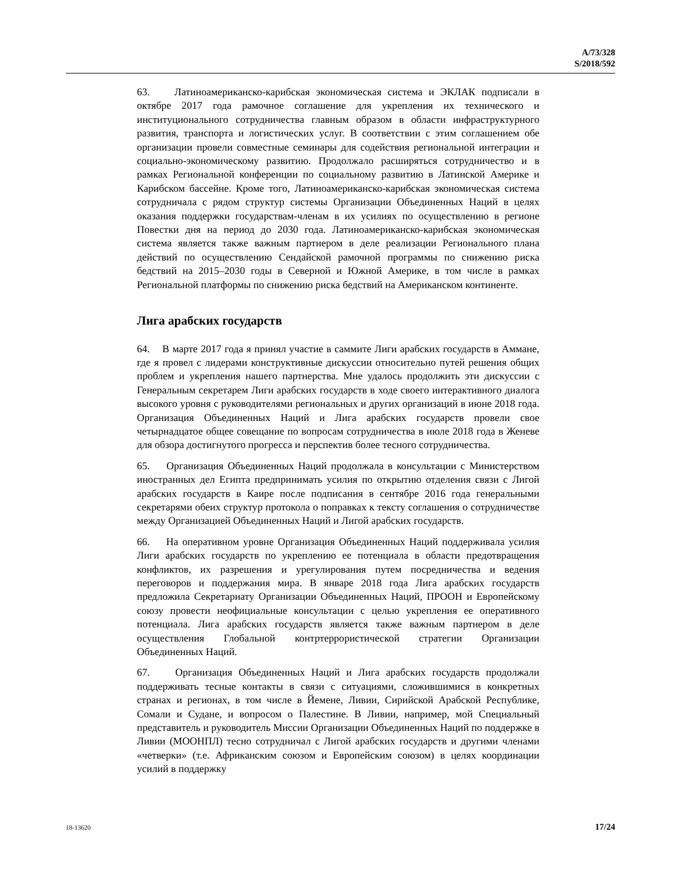A/73/328
S/2018/592
63. Латиноамериканско-карибская экономическая система и ЭКЛАК подписали в октябре 2017 года рамочное соглашение для укрепления их технического и институционального сотрудничества главным образом в области инфраструктурного развития, транспорта и логистических услуг. В соответствии с этим соглашением обе организации провели совместные семинары для содействия региональной интеграции и социально-экономическому развитию. Продолжало расширяться сотрудничество и в рамках Региональной конференции по социальному развитию в Латинской Америке и Карибском бассейне. Кроме того, Латиноамериканско-карибская экономическая система сотрудничала с рядом структур системы Организации Объединенных Наций в целях оказания поддержки государствам-членам в их усилиях по осуществлению в регионе Повестки дня на период до 2030 года. Латиноамериканско-карибская экономическая система является также важным партнером в деле реализации Регионального плана действий по осуществлению Сендайской рамочной программы по снижению риска бедствий на 2015–2030 годы в Северной и Южной Америке, в том числе в рамках Региональной платформы по снижению риска бедствий на Американском континенте.
Лига арабских государств
64. В марте 2017 года я принял участие в саммите Лиги арабских государств в Аммане, где я провел с лидерами конструктивные дискуссии относительно путей решения общих проблем и укрепления нашего партнерства. Мне удалось продолжить эти дискуссии с Генеральным секретарем Лиги арабских государств в ходе своего интерактивного диалога высокого уровня с руководителями региональных и других организаций в июне 2018 года. Организация Объединенных Наций и Лига арабских государств провели свое четырнадцатое общее совещание по вопросам сотрудничества в июле 2018 года в Женеве для обзора достигнутого прогресса и перспектив более тесного сотрудничества.
65. Организация Объединенных Наций продолжала в консультации с Министерством иностранных дел Египта предпринимать усилия по открытию отделения связи с Лигой арабских государств в Каире после подписания в сентябре 2016 года генеральными секретарями обеих структур протокола о поправках к тексту соглашения о сотрудничестве между Организацией Объединенных Наций и Лигой арабских государств.
66. На оперативном уровне Организация Объединенных Наций поддерживала усилия Лиги арабских государств по укреплению ее потенциала в области предотвращения конфликтов, их разрешения и урегулирования путем посредничества и ведения переговоров и поддержания мира. В январе 2018 года Лига арабских государств предложила Секретариату Организации Объединенных Наций, ПРООН и Европейскому союзу провести неофициальные консультации с целью укрепления ее оперативного потенциала. Лига арабских государств является также важным партнером в деле осуществления Глобальной контртеррористической стратегии Организации Объединенных Наций.
67. Организация Объединенных Наций и Лига арабских государств продолжали поддерживать тесные контакты в связи с ситуациями, сложившимися в конкретных странах и регионах, в том числе в Йемене, Ливии, Сирийской Арабской Республике, Сомали и Судане, и вопросом о Палестине. В Ливии, например, мой Специальный представитель и руководитель Миссии Организации Объединенных Наций по поддержке в Ливии (МООНПЛ) тесно сотрудничал с Лигой арабских государств и другими членами «четверки» (т.е. Африканским союзом и Европейским союзом) в целях координации усилий в поддержку
18-13620 17/24